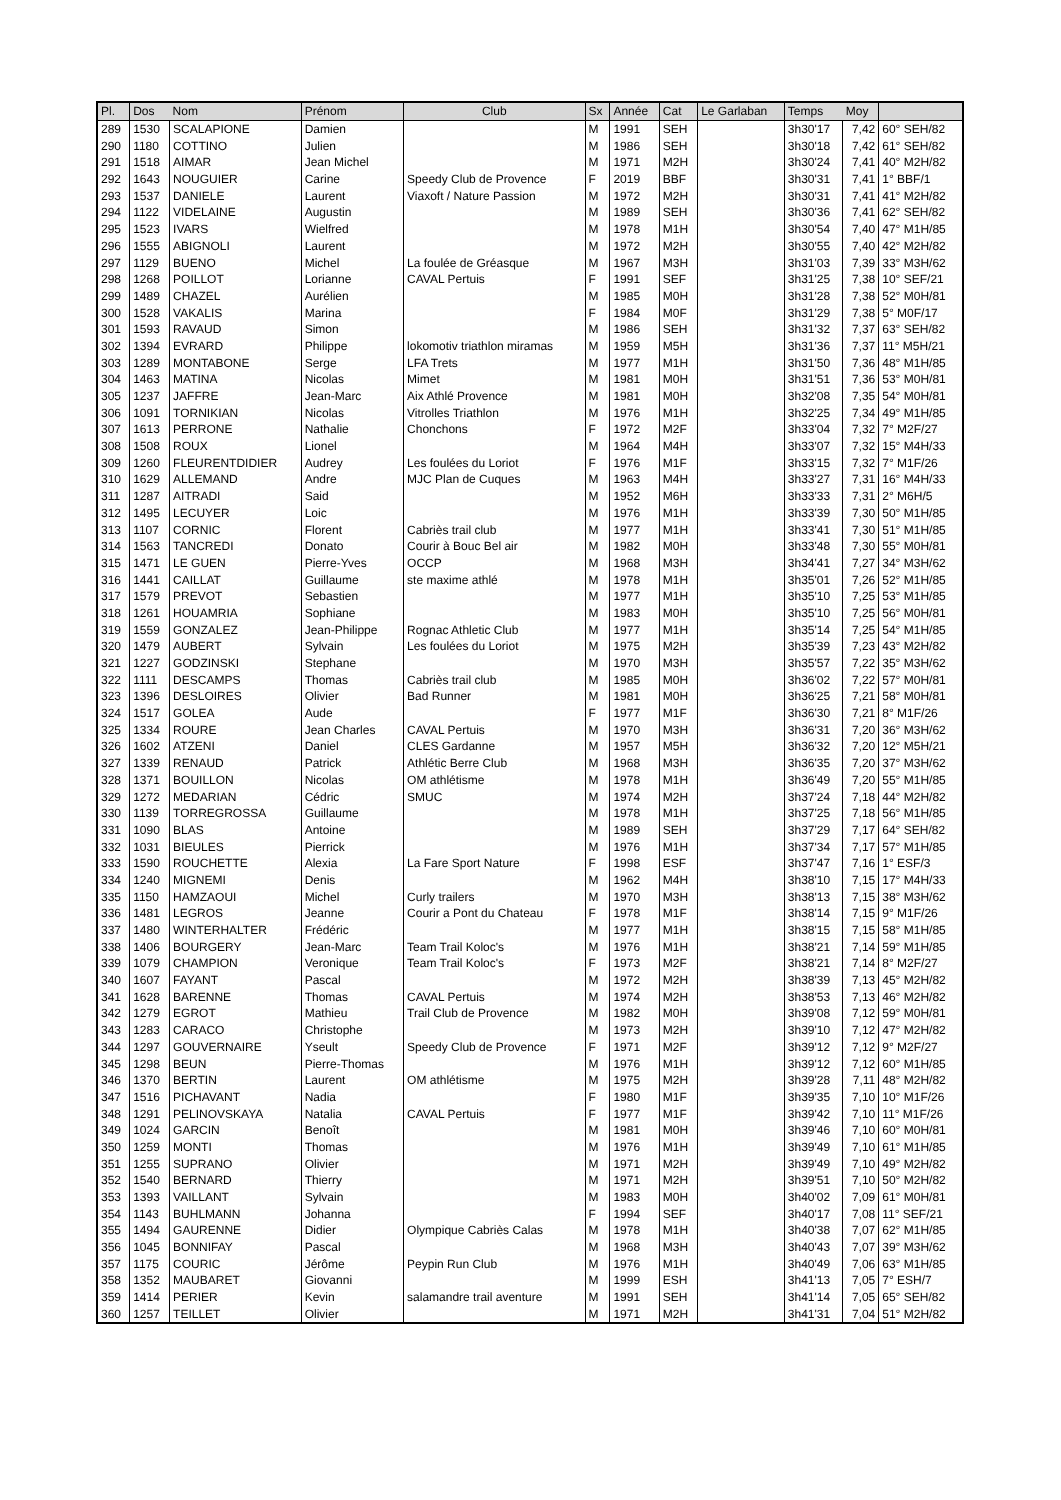| Pl. | Dos | Nom | Prénom | Club | Sx | Année | Cat | Le Garlaban | Temps | Moy | |
| --- | --- | --- | --- | --- | --- | --- | --- | --- | --- | --- | --- |
| 289 | 1530 | SCALAPIONE | Damien | | M | 1991 | SEH | | 3h30'17 | 7,42 | 60° SEH/82 |
| 290 | 1180 | COTTINO | Julien | | M | 1986 | SEH | | 3h30'18 | 7,42 | 61° SEH/82 |
| 291 | 1518 | AIMAR | Jean Michel | | M | 1971 | M2H | | 3h30'24 | 7,41 | 40° M2H/82 |
| 292 | 1643 | NOUGUIER | Carine | Speedy Club de Provence | F | 2019 | BBF | | 3h30'31 | 7,41 | 1° BBF/1 |
| 293 | 1537 | DANIELE | Laurent | Viaxoft / Nature Passion | M | 1972 | M2H | | 3h30'31 | 7,41 | 41° M2H/82 |
| 294 | 1122 | VIDELAINE | Augustin | | M | 1989 | SEH | | 3h30'36 | 7,41 | 62° SEH/82 |
| 295 | 1523 | IVARS | Wielfred | | M | 1978 | M1H | | 3h30'54 | 7,40 | 47° M1H/85 |
| 296 | 1555 | ABIGNOLI | Laurent | | M | 1972 | M2H | | 3h30'55 | 7,40 | 42° M2H/82 |
| 297 | 1129 | BUENO | Michel | La foulée de Gréasque | M | 1967 | M3H | | 3h31'03 | 7,39 | 33° M3H/62 |
| 298 | 1268 | POILLOT | Lorianne | CAVAL Pertuis | F | 1991 | SEF | | 3h31'25 | 7,38 | 10° SEF/21 |
| 299 | 1489 | CHAZEL | Aurélien | | M | 1985 | M0H | | 3h31'28 | 7,38 | 52° M0H/81 |
| 300 | 1528 | VAKALIS | Marina | | F | 1984 | M0F | | 3h31'29 | 7,38 | 5° M0F/17 |
| 301 | 1593 | RAVAUD | Simon | | M | 1986 | SEH | | 3h31'32 | 7,37 | 63° SEH/82 |
| 302 | 1394 | EVRARD | Philippe | lokomotiv triathlon miramas | M | 1959 | M5H | | 3h31'36 | 7,37 | 11° M5H/21 |
| 303 | 1289 | MONTABONE | Serge | LFA Trets | M | 1977 | M1H | | 3h31'50 | 7,36 | 48° M1H/85 |
| 304 | 1463 | MATINA | Nicolas | Mimet | M | 1981 | M0H | | 3h31'51 | 7,36 | 53° M0H/81 |
| 305 | 1237 | JAFFRE | Jean-Marc | Aix Athlé Provence | M | 1981 | M0H | | 3h32'08 | 7,35 | 54° M0H/81 |
| 306 | 1091 | TORNIKIAN | Nicolas | Vitrolles Triathlon | M | 1976 | M1H | | 3h32'25 | 7,34 | 49° M1H/85 |
| 307 | 1613 | PERRONE | Nathalie | Chonchons | F | 1972 | M2F | | 3h33'04 | 7,32 | 7° M2F/27 |
| 308 | 1508 | ROUX | Lionel | | M | 1964 | M4H | | 3h33'07 | 7,32 | 15° M4H/33 |
| 309 | 1260 | FLEURENTDIDIER | Audrey | Les foulées du Loriot | F | 1976 | M1F | | 3h33'15 | 7,32 | 7° M1F/26 |
| 310 | 1629 | ALLEMAND | Andre | MJC Plan de Cuques | M | 1963 | M4H | | 3h33'27 | 7,31 | 16° M4H/33 |
| 311 | 1287 | AITRADI | Said | | M | 1952 | M6H | | 3h33'33 | 7,31 | 2° M6H/5 |
| 312 | 1495 | LECUYER | Loic | | M | 1976 | M1H | | 3h33'39 | 7,30 | 50° M1H/85 |
| 313 | 1107 | CORNIC | Florent | Cabriès trail club | M | 1977 | M1H | | 3h33'41 | 7,30 | 51° M1H/85 |
| 314 | 1563 | TANCREDI | Donato | Courir à Bouc Bel air | M | 1982 | M0H | | 3h33'48 | 7,30 | 55° M0H/81 |
| 315 | 1471 | LE GUEN | Pierre-Yves | OCCP | M | 1968 | M3H | | 3h34'41 | 7,27 | 34° M3H/62 |
| 316 | 1441 | CAILLAT | Guillaume | ste maxime athlé | M | 1978 | M1H | | 3h35'01 | 7,26 | 52° M1H/85 |
| 317 | 1579 | PREVOT | Sebastien | | M | 1977 | M1H | | 3h35'10 | 7,25 | 53° M1H/85 |
| 318 | 1261 | HOUAMRIA | Sophiane | | M | 1983 | M0H | | 3h35'10 | 7,25 | 56° M0H/81 |
| 319 | 1559 | GONZALEZ | Jean-Philippe | Rognac Athletic Club | M | 1977 | M1H | | 3h35'14 | 7,25 | 54° M1H/85 |
| 320 | 1479 | AUBERT | Sylvain | Les foulées du Loriot | M | 1975 | M2H | | 3h35'39 | 7,23 | 43° M2H/82 |
| 321 | 1227 | GODZINSKI | Stephane | | M | 1970 | M3H | | 3h35'57 | 7,22 | 35° M3H/62 |
| 322 | 1111 | DESCAMPS | Thomas | Cabriès trail club | M | 1985 | M0H | | 3h36'02 | 7,22 | 57° M0H/81 |
| 323 | 1396 | DESLOIRES | Olivier | Bad Runner | M | 1981 | M0H | | 3h36'25 | 7,21 | 58° M0H/81 |
| 324 | 1517 | GOLEA | Aude | | F | 1977 | M1F | | 3h36'30 | 7,21 | 8° M1F/26 |
| 325 | 1334 | ROURE | Jean Charles | CAVAL Pertuis | M | 1970 | M3H | | 3h36'31 | 7,20 | 36° M3H/62 |
| 326 | 1602 | ATZENI | Daniel | CLES Gardanne | M | 1957 | M5H | | 3h36'32 | 7,20 | 12° M5H/21 |
| 327 | 1339 | RENAUD | Patrick | Athlétic Berre Club | M | 1968 | M3H | | 3h36'35 | 7,20 | 37° M3H/62 |
| 328 | 1371 | BOUILLON | Nicolas | OM athlétisme | M | 1978 | M1H | | 3h36'49 | 7,20 | 55° M1H/85 |
| 329 | 1272 | MEDARIAN | Cédric | SMUC | M | 1974 | M2H | | 3h37'24 | 7,18 | 44° M2H/82 |
| 330 | 1139 | TORREGROSSA | Guillaume | | M | 1978 | M1H | | 3h37'25 | 7,18 | 56° M1H/85 |
| 331 | 1090 | BLAS | Antoine | | M | 1989 | SEH | | 3h37'29 | 7,17 | 64° SEH/82 |
| 332 | 1031 | BIEULES | Pierrick | | M | 1976 | M1H | | 3h37'34 | 7,17 | 57° M1H/85 |
| 333 | 1590 | ROUCHETTE | Alexia | La Fare Sport Nature | F | 1998 | ESF | | 3h37'47 | 7,16 | 1° ESF/3 |
| 334 | 1240 | MIGNEMI | Denis | | M | 1962 | M4H | | 3h38'10 | 7,15 | 17° M4H/33 |
| 335 | 1150 | HAMZAOUI | Michel | Curly trailers | M | 1970 | M3H | | 3h38'13 | 7,15 | 38° M3H/62 |
| 336 | 1481 | LEGROS | Jeanne | Courir a Pont du Chateau | F | 1978 | M1F | | 3h38'14 | 7,15 | 9° M1F/26 |
| 337 | 1480 | WINTERHALTER | Frédéric | | M | 1977 | M1H | | 3h38'15 | 7,15 | 58° M1H/85 |
| 338 | 1406 | BOURGERY | Jean-Marc | Team Trail Koloc's | M | 1976 | M1H | | 3h38'21 | 7,14 | 59° M1H/85 |
| 339 | 1079 | CHAMPION | Veronique | Team Trail Koloc's | F | 1973 | M2F | | 3h38'21 | 7,14 | 8° M2F/27 |
| 340 | 1607 | FAYANT | Pascal | | M | 1972 | M2H | | 3h38'39 | 7,13 | 45° M2H/82 |
| 341 | 1628 | BARENNE | Thomas | CAVAL Pertuis | M | 1974 | M2H | | 3h38'53 | 7,13 | 46° M2H/82 |
| 342 | 1279 | EGROT | Mathieu | Trail Club de Provence | M | 1982 | M0H | | 3h39'08 | 7,12 | 59° M0H/81 |
| 343 | 1283 | CARACO | Christophe | | M | 1973 | M2H | | 3h39'10 | 7,12 | 47° M2H/82 |
| 344 | 1297 | GOUVERNAIRE | Yseult | Speedy Club de Provence | F | 1971 | M2F | | 3h39'12 | 7,12 | 9° M2F/27 |
| 345 | 1298 | BEUN | Pierre-Thomas | | M | 1976 | M1H | | 3h39'12 | 7,12 | 60° M1H/85 |
| 346 | 1370 | BERTIN | Laurent | OM athlétisme | M | 1975 | M2H | | 3h39'28 | 7,11 | 48° M2H/82 |
| 347 | 1516 | PICHAVANT | Nadia | | F | 1980 | M1F | | 3h39'35 | 7,10 | 10° M1F/26 |
| 348 | 1291 | PELINOVSKAYA | Natalia | CAVAL Pertuis | F | 1977 | M1F | | 3h39'42 | 7,10 | 11° M1F/26 |
| 349 | 1024 | GARCIN | Benoît | | M | 1981 | M0H | | 3h39'46 | 7,10 | 60° M0H/81 |
| 350 | 1259 | MONTI | Thomas | | M | 1976 | M1H | | 3h39'49 | 7,10 | 61° M1H/85 |
| 351 | 1255 | SUPRANO | Olivier | | M | 1971 | M2H | | 3h39'49 | 7,10 | 49° M2H/82 |
| 352 | 1540 | BERNARD | Thierry | | M | 1971 | M2H | | 3h39'51 | 7,10 | 50° M2H/82 |
| 353 | 1393 | VAILLANT | Sylvain | | M | 1983 | M0H | | 3h40'02 | 7,09 | 61° M0H/81 |
| 354 | 1143 | BUHLMANN | Johanna | | F | 1994 | SEF | | 3h40'17 | 7,08 | 11° SEF/21 |
| 355 | 1494 | GAURENNE | Didier | Olympique Cabriès Calas | M | 1978 | M1H | | 3h40'38 | 7,07 | 62° M1H/85 |
| 356 | 1045 | BONNIFAY | Pascal | | M | 1968 | M3H | | 3h40'43 | 7,07 | 39° M3H/62 |
| 357 | 1175 | COURIC | Jérôme | Peypin Run Club | M | 1976 | M1H | | 3h40'49 | 7,06 | 63° M1H/85 |
| 358 | 1352 | MAUBARET | Giovanni | | M | 1999 | ESH | | 3h41'13 | 7,05 | 7° ESH/7 |
| 359 | 1414 | PERIER | Kevin | salamandre trail aventure | M | 1991 | SEH | | 3h41'14 | 7,05 | 65° SEH/82 |
| 360 | 1257 | TEILLET | Olivier | | M | 1971 | M2H | | 3h41'31 | 7,04 | 51° M2H/82 |